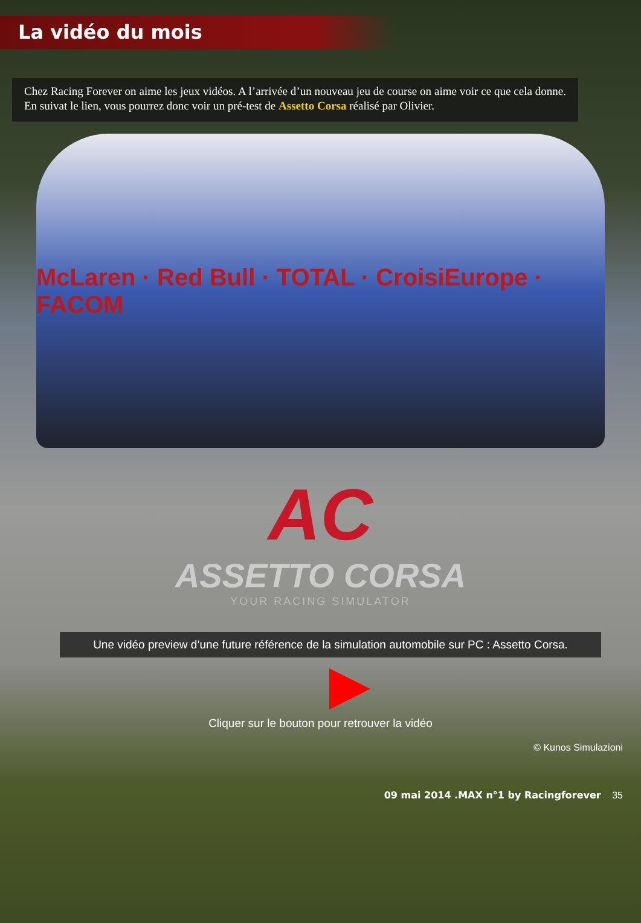La vidéo du mois
Chez Racing Forever on aime les jeux vidéos. A l’arrivée d’un nouveau jeu de course on aime voir ce que cela donne. En suivat le lien, vous pourrez donc voir un pré-test de Assetto Corsa réalisé par Olivier.
McLaren · Red Bull · TOTAL · CroisiEurope · FACOM
AC
ASSETTO CORSA
YOUR RACING SIMULATOR
Une vidéo preview d’une future référence de la simulation automobile sur PC : Assetto Corsa.
Cliquer sur le bouton pour retrouver la vidéo
© Kunos Simulazioni
09 mai 2014 .MAX n°1 by Racingforever 35